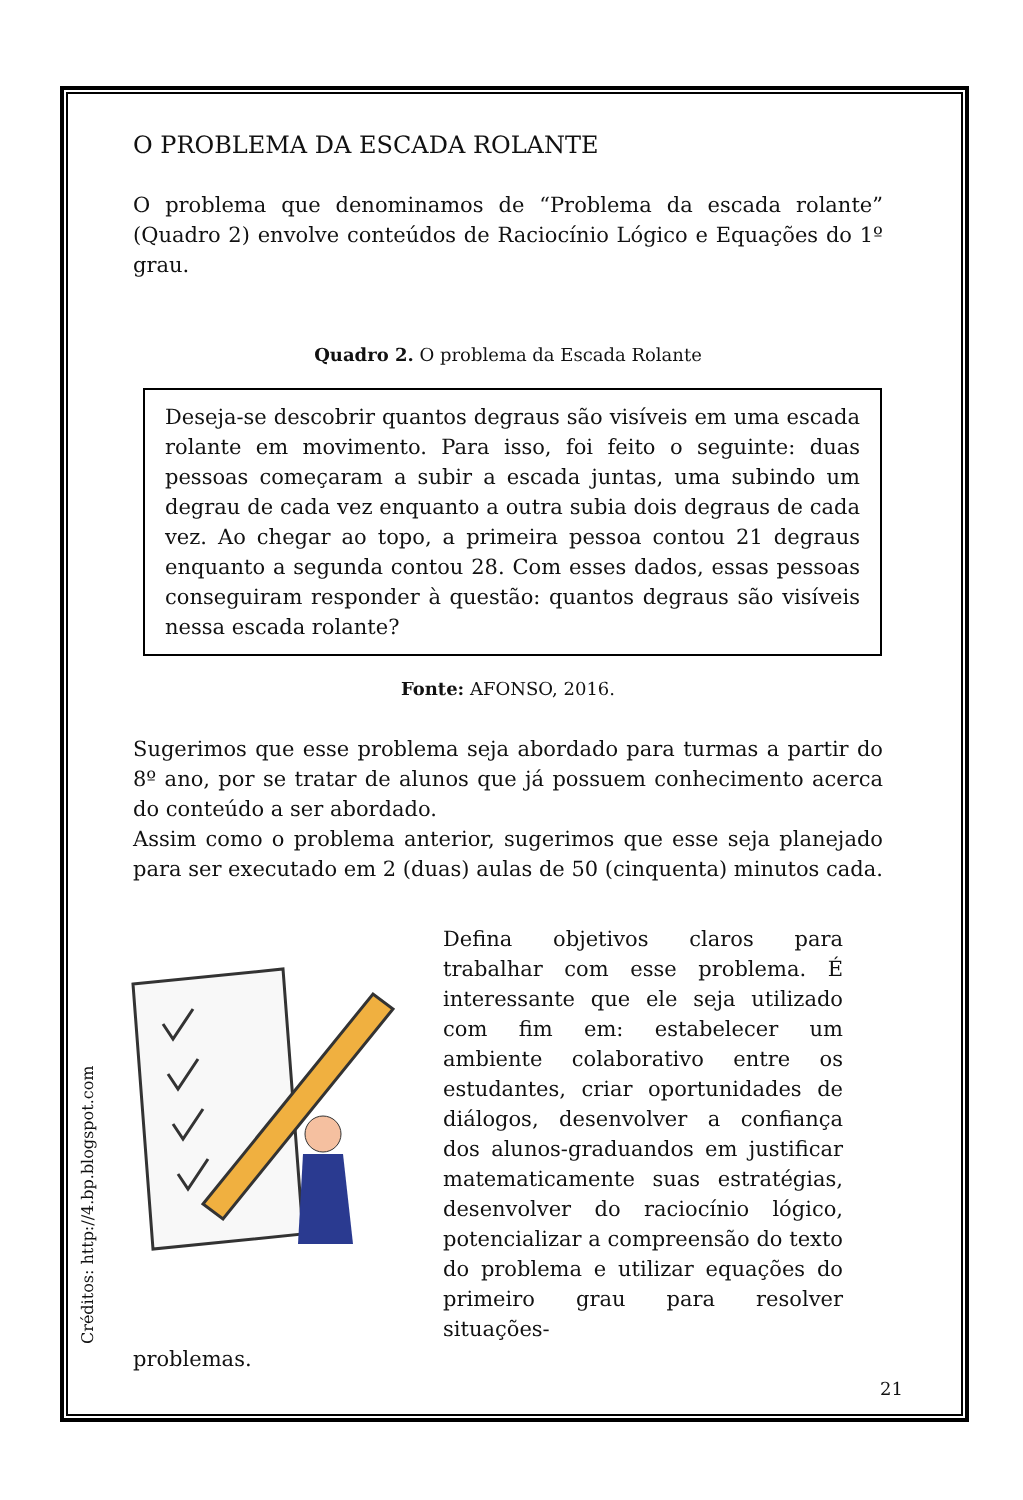O PROBLEMA DA ESCADA ROLANTE
O problema que denominamos de “Problema da escada rolante” (Quadro 2) envolve conteúdos de Raciocínio Lógico e Equações do 1º grau.
Quadro 2. O problema da Escada Rolante
Deseja-se descobrir quantos degraus são visíveis em uma escada rolante em movimento. Para isso, foi feito o seguinte: duas pessoas começaram a subir a escada juntas, uma subindo um degrau de cada vez enquanto a outra subia dois degraus de cada vez. Ao chegar ao topo, a primeira pessoa contou 21 degraus enquanto a segunda contou 28. Com esses dados, essas pessoas conseguiram responder à questão: quantos degraus são visíveis nessa escada rolante?
Fonte: AFONSO, 2016.
Sugerimos que esse problema seja abordado para turmas a partir do 8º ano, por se tratar de alunos que já possuem conhecimento acerca do conteúdo a ser abordado.
Assim como o problema anterior, sugerimos que esse seja planejado para ser executado em 2 (duas) aulas de 50 (cinquenta) minutos cada.
Créditos: http://4.bp.blogspot.com
Defina objetivos claros para trabalhar com esse problema. É interessante que ele seja utilizado com fim em: estabelecer um ambiente colaborativo entre os estudantes, criar oportunidades de diálogos, desenvolver a confiança dos alunos-graduandos em justificar matematicamente suas estratégias, desenvolver do raciocínio lógico, potencializar a compreensão do texto do problema e utilizar equações do primeiro grau para resolver situações-
problemas.
21